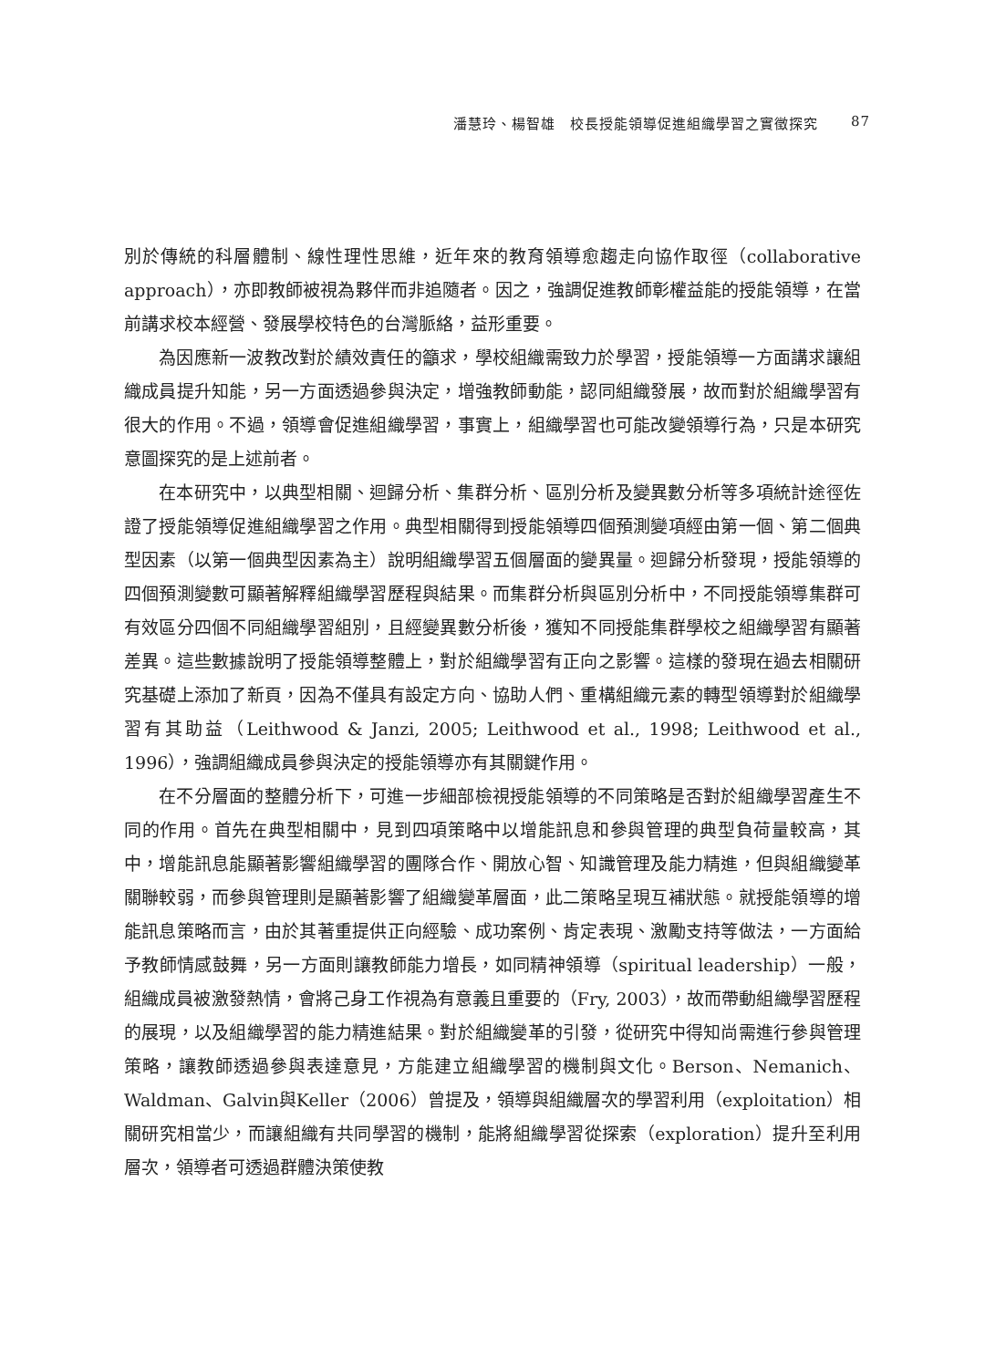潘慧玲、楊智雄　校長授能領導促進組織學習之實徵探究 87
別於傳統的科層體制、線性理性思維，近年來的教育領導愈趨走向協作取徑（collaborative approach），亦即教師被視為夥伴而非追隨者。因之，強調促進教師彰權益能的授能領導，在當前講求校本經營、發展學校特色的台灣脈絡，益形重要。
為因應新一波教改對於績效責任的籲求，學校組織需致力於學習，授能領導一方面講求讓組織成員提升知能，另一方面透過參與決定，增強教師動能，認同組織發展，故而對於組織學習有很大的作用。不過，領導會促進組織學習，事實上，組織學習也可能改變領導行為，只是本研究意圖探究的是上述前者。
在本研究中，以典型相關、迴歸分析、集群分析、區別分析及變異數分析等多項統計途徑佐證了授能領導促進組織學習之作用。典型相關得到授能領導四個預測變項經由第一個、第二個典型因素（以第一個典型因素為主）說明組織學習五個層面的變異量。迴歸分析發現，授能領導的四個預測變數可顯著解釋組織學習歷程與結果。而集群分析與區別分析中，不同授能領導集群可有效區分四個不同組織學習組別，且經變異數分析後，獲知不同授能集群學校之組織學習有顯著差異。這些數據說明了授能領導整體上，對於組織學習有正向之影響。這樣的發現在過去相關研究基礎上添加了新頁，因為不僅具有設定方向、協助人們、重構組織元素的轉型領導對於組織學習有其助益（Leithwood & Janzi, 2005; Leithwood et al., 1998; Leithwood et al., 1996），強調組織成員參與決定的授能領導亦有其關鍵作用。
在不分層面的整體分析下，可進一步細部檢視授能領導的不同策略是否對於組織學習產生不同的作用。首先在典型相關中，見到四項策略中以增能訊息和參與管理的典型負荷量較高，其中，增能訊息能顯著影響組織學習的團隊合作、開放心智、知識管理及能力精進，但與組織變革關聯較弱，而參與管理則是顯著影響了組織變革層面，此二策略呈現互補狀態。就授能領導的增能訊息策略而言，由於其著重提供正向經驗、成功案例、肯定表現、激勵支持等做法，一方面給予教師情感鼓舞，另一方面則讓教師能力增長，如同精神領導（spiritual leadership）一般，組織成員被激發熱情，會將己身工作視為有意義且重要的（Fry, 2003），故而帶動組織學習歷程的展現，以及組織學習的能力精進結果。對於組織變革的引發，從研究中得知尚需進行參與管理策略，讓教師透過參與表達意見，方能建立組織學習的機制與文化。Berson、Nemanich、Waldman、Galvin與Keller（2006）曾提及，領導與組織層次的學習利用（exploitation）相關研究相當少，而讓組織有共同學習的機制，能將組織學習從探索（exploration）提升至利用層次，領導者可透過群體決策使教